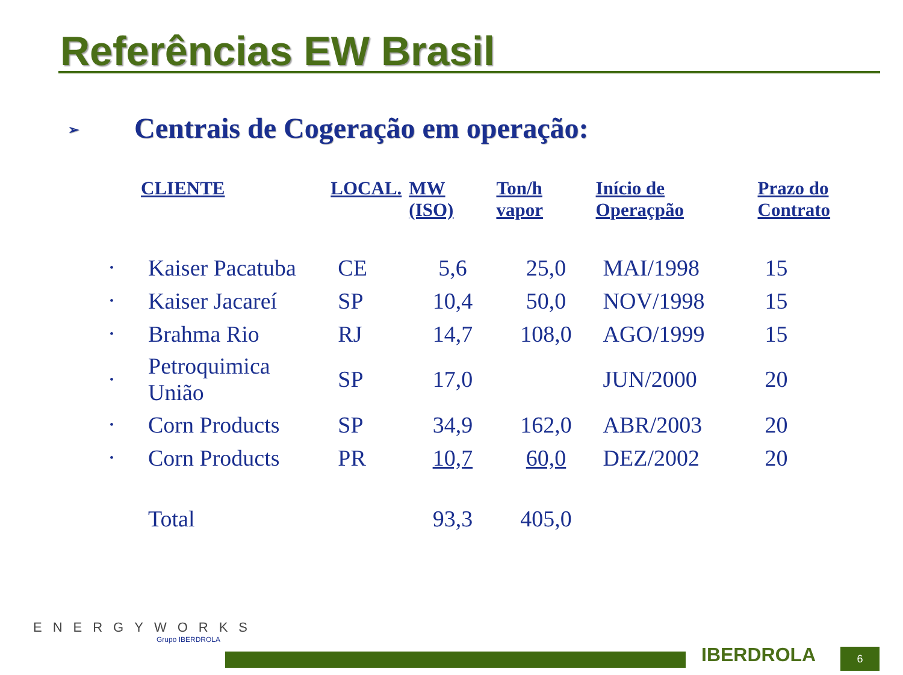Referências EW Brasil
➢ Centrais de Cogeração em operação:
| | CLIENTE | LOCAL. | MW (ISO) | Ton/h vapor | Início de Operaçpão | Prazo do Contrato |
| --- | --- | --- | --- | --- | --- | --- |
| • | Kaiser Pacatuba | CE | 5,6 | 25,0 | MAI/1998 | 15 |
| • | Kaiser Jacareí | SP | 10,4 | 50,0 | NOV/1998 | 15 |
| • | Brahma Rio | RJ | 14,7 | 108,0 | AGO/1999 | 15 |
| • | Petroquimica União | SP | 17,0 | | JUN/2000 | 20 |
| • | Corn Products | SP | 34,9 | 162,0 | ABR/2003 | 20 |
| • | Corn Products | PR | 10,7 | 60,0 | DEZ/2002 | 20 |
| | Total | | 93,3 | 405,0 | | |
ENERGYWORKS
Grupo IBERDROLA
IBERDROLA 6